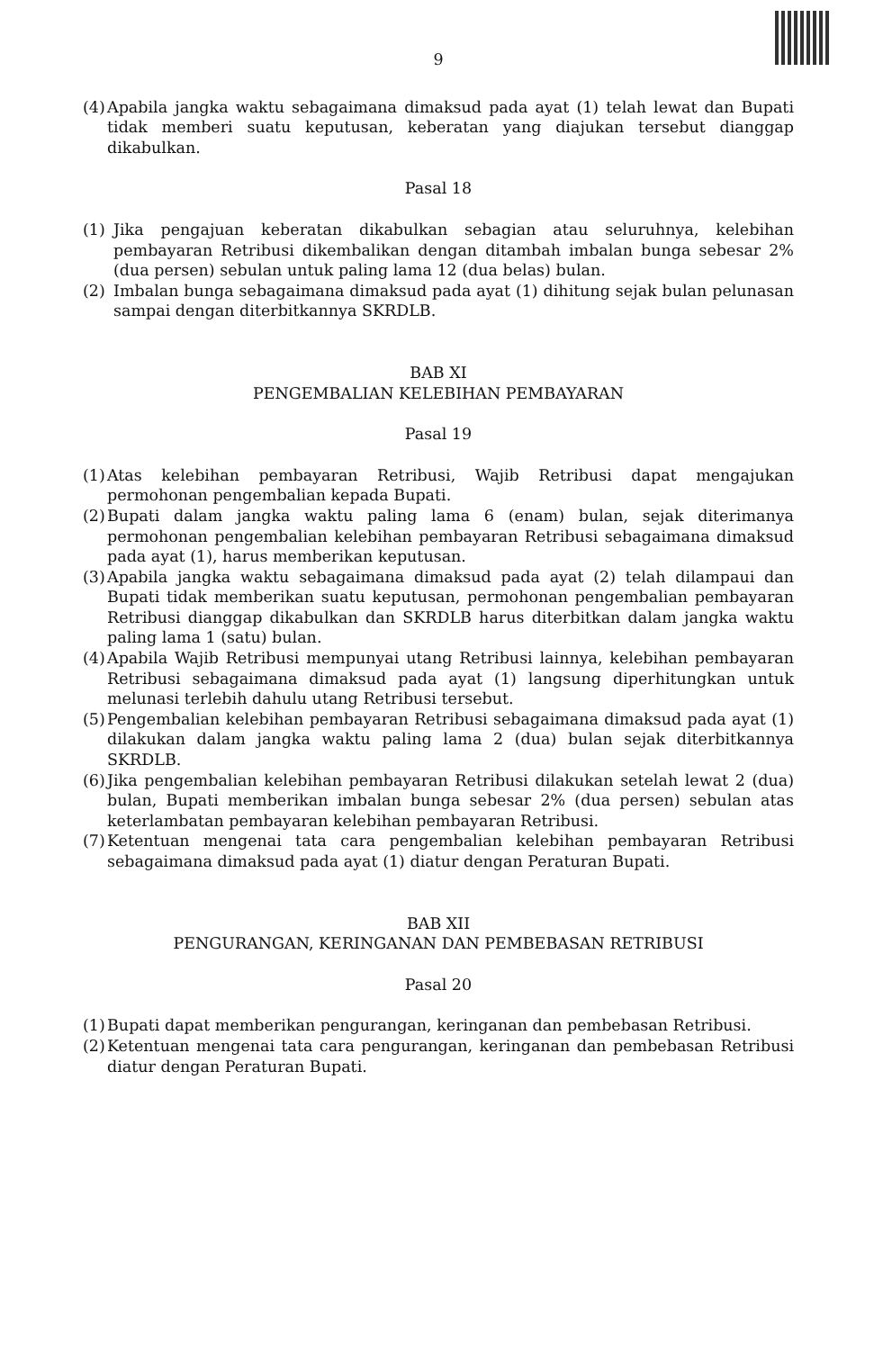9
(4) Apabila jangka waktu sebagaimana dimaksud pada ayat (1) telah lewat dan Bupati tidak memberi suatu keputusan, keberatan yang diajukan tersebut dianggap dikabulkan.
Pasal 18
(1) Jika pengajuan keberatan dikabulkan sebagian atau seluruhnya, kelebihan pembayaran Retribusi dikembalikan dengan ditambah imbalan bunga sebesar 2% (dua persen) sebulan untuk paling lama 12 (dua belas) bulan.
(2) Imbalan bunga sebagaimana dimaksud pada ayat (1) dihitung sejak bulan pelunasan sampai dengan diterbitkannya SKRDLB.
BAB XI
PENGEMBALIAN KELEBIHAN PEMBAYARAN
Pasal 19
(1) Atas kelebihan pembayaran Retribusi, Wajib Retribusi dapat mengajukan permohonan pengembalian kepada Bupati.
(2) Bupati dalam jangka waktu paling lama 6 (enam) bulan, sejak diterimanya permohonan pengembalian kelebihan pembayaran Retribusi sebagaimana dimaksud pada ayat (1), harus memberikan keputusan.
(3) Apabila jangka waktu sebagaimana dimaksud pada ayat (2) telah dilampaui dan Bupati tidak memberikan suatu keputusan, permohonan pengembalian pembayaran Retribusi dianggap dikabulkan dan SKRDLB harus diterbitkan dalam jangka waktu paling lama 1 (satu) bulan.
(4) Apabila Wajib Retribusi mempunyai utang Retribusi lainnya, kelebihan pembayaran Retribusi sebagaimana dimaksud pada ayat (1) langsung diperhitungkan untuk melunasi terlebih dahulu utang Retribusi tersebut.
(5) Pengembalian kelebihan pembayaran Retribusi sebagaimana dimaksud pada ayat (1) dilakukan dalam jangka waktu paling lama 2 (dua) bulan sejak diterbitkannya SKRDLB.
(6) Jika pengembalian kelebihan pembayaran Retribusi dilakukan setelah lewat 2 (dua) bulan, Bupati memberikan imbalan bunga sebesar 2% (dua persen) sebulan atas keterlambatan pembayaran kelebihan pembayaran Retribusi.
(7) Ketentuan mengenai tata cara pengembalian kelebihan pembayaran Retribusi sebagaimana dimaksud pada ayat (1) diatur dengan Peraturan Bupati.
BAB XII
PENGURANGAN, KERINGANAN DAN PEMBEBASAN RETRIBUSI
Pasal 20
(1) Bupati dapat memberikan pengurangan, keringanan dan pembebasan Retribusi.
(2) Ketentuan mengenai tata cara pengurangan, keringanan dan pembebasan Retribusi diatur dengan Peraturan Bupati.